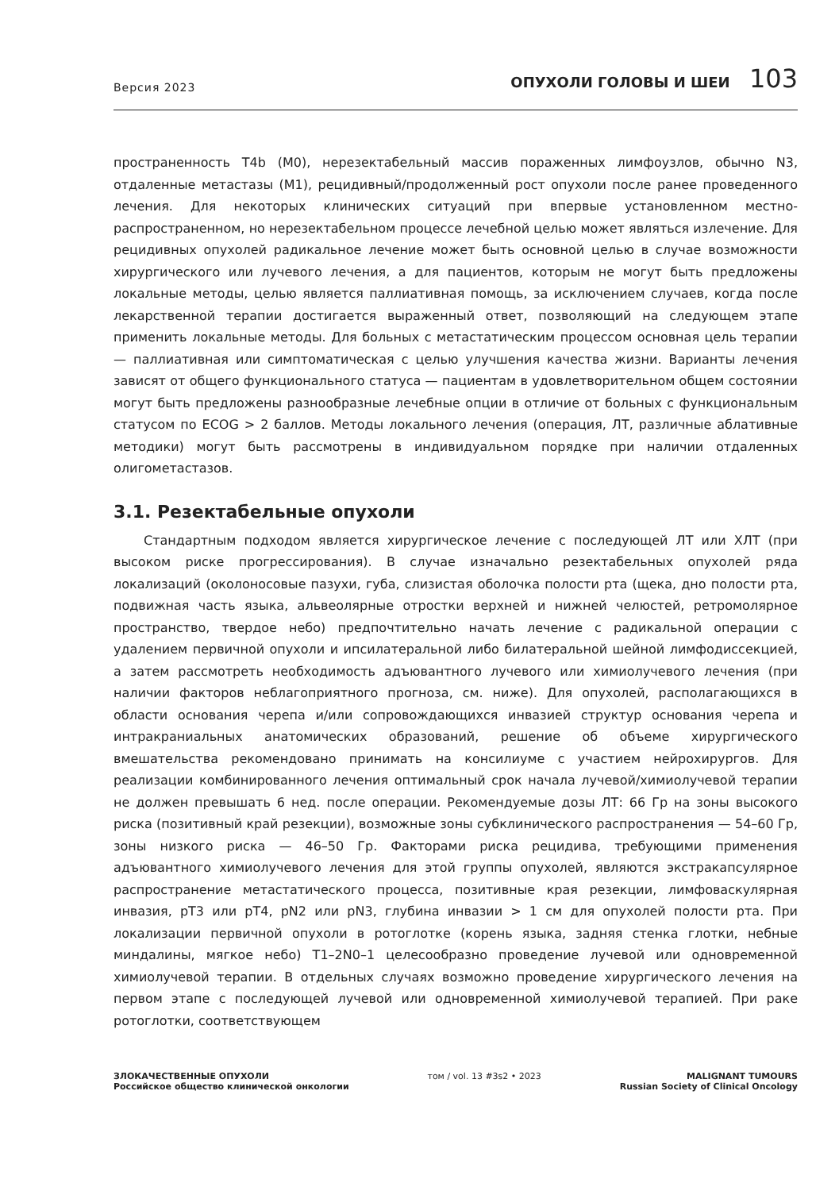Версия 2023
ОПУХОЛИ ГОЛОВЫ И ШЕИ 103
пространенность T4b (M0), нерезектабельный массив пораженных лимфоузлов, обычно N3, отдаленные метастазы (M1), рецидивный/продолженный рост опухоли после ранее проведенного лечения. Для некоторых клинических ситуаций при впервые установленном местно-распространенном, но нерезектабельном процессе лечебной целью может являться излечение. Для рецидивных опухолей радикальное лечение может быть основной целью в случае возможности хирургического или лучевого лечения, а для пациентов, которым не могут быть предложены локальные методы, целью является паллиативная помощь, за исключением случаев, когда после лекарственной терапии достигается выраженный ответ, позволяющий на следующем этапе применить локальные методы. Для больных с метастатическим процессом основная цель терапии — паллиативная или симптоматическая с целью улучшения качества жизни. Варианты лечения зависят от общего функционального статуса — пациентам в удовлетворительном общем состоянии могут быть предложены разнообразные лечебные опции в отличие от больных с функциональным статусом по ECOG > 2 баллов. Методы локального лечения (операция, ЛТ, различные аблативные методики) могут быть рассмотрены в индивидуальном порядке при наличии отдаленных олигометастазов.
3.1. Резектабельные опухоли
Стандартным подходом является хирургическое лечение с последующей ЛТ или ХЛТ (при высоком риске прогрессирования). В случае изначально резектабельных опухолей ряда локализаций (околоносовые пазухи, губа, слизистая оболочка полости рта (щека, дно полости рта, подвижная часть языка, альвеолярные отростки верхней и нижней челюстей, ретромолярное пространство, твердое небо) предпочтительно начать лечение с радикальной операции с удалением первичной опухоли и ипсилатеральной либо билатеральной шейной лимфодиссекцией, а затем рассмотреть необходимость адъювантного лучевого или химиолучевого лечения (при наличии факторов неблагоприятного прогноза, см. ниже). Для опухолей, располагающихся в области основания черепа и/или сопровождающихся инвазией структур основания черепа и интракраниальных анатомических образований, решение об объеме хирургического вмешательства рекомендовано принимать на консилиуме с участием нейрохирургов. Для реализации комбинированного лечения оптимальный срок начала лучевой/химиолучевой терапии не должен превышать 6 нед. после операции. Рекомендуемые дозы ЛТ: 66 Гр на зоны высокого риска (позитивный край резекции), возможные зоны субклинического распространения — 54–60 Гр, зоны низкого риска — 46–50 Гр. Факторами риска рецидива, требующими применения адъювантного химиолучевого лечения для этой группы опухолей, являются экстракапсулярное распространение метастатического процесса, позитивные края резекции, лимфоваскулярная инвазия, pT3 или pT4, pN2 или pN3, глубина инвазии > 1 см для опухолей полости рта. При локализации первичной опухоли в ротоглотке (корень языка, задняя стенка глотки, небные миндалины, мягкое небо) T1–2N0–1 целесообразно проведение лучевой или одновременной химиолучевой терапии. В отдельных случаях возможно проведение хирургического лечения на первом этапе с последующей лучевой или одновременной химиолучевой терапией. При раке ротоглотки, соответствующем
ЗЛОКАЧЕСТВЕННЫЕ ОПУХОЛИ
Российское общество клинической онкологии
том / vol. 13 #3s2 • 2023 MALIGNANT TUMOURS
Russian Society of Clinical Oncology